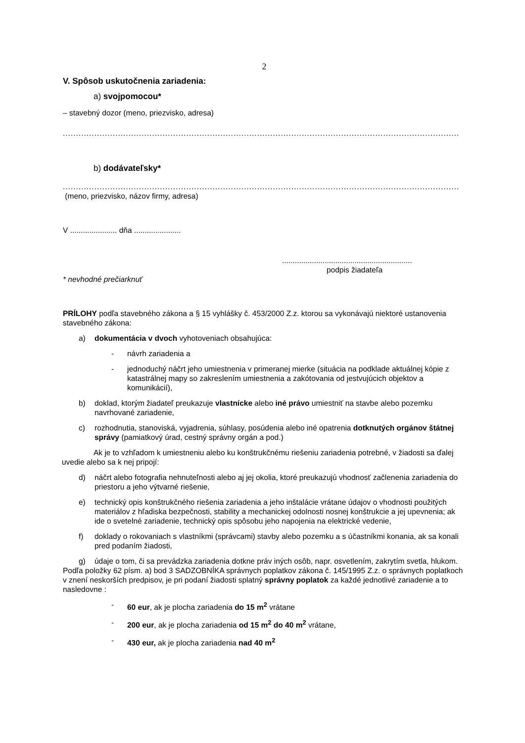2
V. Spôsob uskutočnenia zariadenia:
a) svojpomocou*
– stavebný dozor (meno, priezvisko, adresa)
.......................................................................................................................................................
b) dodávateľsky*
.......................................................................................................................................................
(meno, priezvisko, názov firmy, adresa)
V ...................... dňa ......................
.............................................................
podpis žiadateľa
* nevhodné prečiarknuť
PRÍLOHY podľa stavebného zákona a § 15 vyhlášky č. 453/2000 Z.z. ktorou sa vykonávajú niektoré ustanovenia stavebného zákona:
a) dokumentácia v dvoch vyhotoveniach obsahujúca:
- návrh zariadenia a
- jednoduchý náčrt jeho umiestnenia v primeranej mierke (situácia na podklade aktuálnej kópie z katastrálnej mapy so zakreslením umiestnenia a zakótovania od jestvujúcich objektov a komunikácií),
b) doklad, ktorým žiadateľ preukazuje vlastnícke alebo iné právo umiestniť na stavbe alebo pozemku navrhované zariadenie,
c) rozhodnutia, stanoviská, vyjadrenia, súhlasy, posúdenia alebo iné opatrenia dotknutých orgánov štátnej správy (pamiatkový úrad, cestný správny orgán a pod.)
Ak je to vzhľadom k umiestneniu alebo ku konštrukčnému riešeniu zariadenia potrebné, v žiadosti sa ďalej uvedie alebo sa k nej pripojí:
d) náčrt alebo fotografia nehnuteľnosti alebo aj jej okolia, ktoré preukazujú vhodnosť začlenenia zariadenia do priestoru a jeho výtvarné riešenie,
e) technický opis konštrukčného riešenia zariadenia a jeho inštalácie vrátane údajov o vhodnosti použitých materiálov z hľadiska bezpečnosti, stability a mechanickej odolnosti nosnej konštrukcie a jej upevnenia; ak ide o svetelné zariadenie, technický opis spôsobu jeho napojenia na elektrické vedenie,
f) doklady o rokovaniach s vlastníkmi (správcami) stavby alebo pozemku a s účastníkmi konania, ak sa konali pred podaním žiadosti,
g) údaje o tom, či sa prevádzka zariadenia dotkne práv iných osôb, napr. osvetlením, zakrytím svetla, hlukom.
Podľa položky 62 písm. a) bod 3 SADZOBNÍKA správnych poplatkov zákona č. 145/1995 Z.z. o správnych poplatkoch v znení neskorších predpisov, je pri podaní žiadosti splatný správny poplatok za každé jednotlivé zariadenie a to nasledovne :
- 60 eur, ak je plocha zariadenia do 15 m<sup>2</sup> vrátane
- 200 eur, ak je plocha zariadenia od 15 m<sup>2</sup> do 40 m<sup>2</sup> vrátane,
- 430 eur, ak je plocha zariadenia nad 40 m<sup>2</sup>